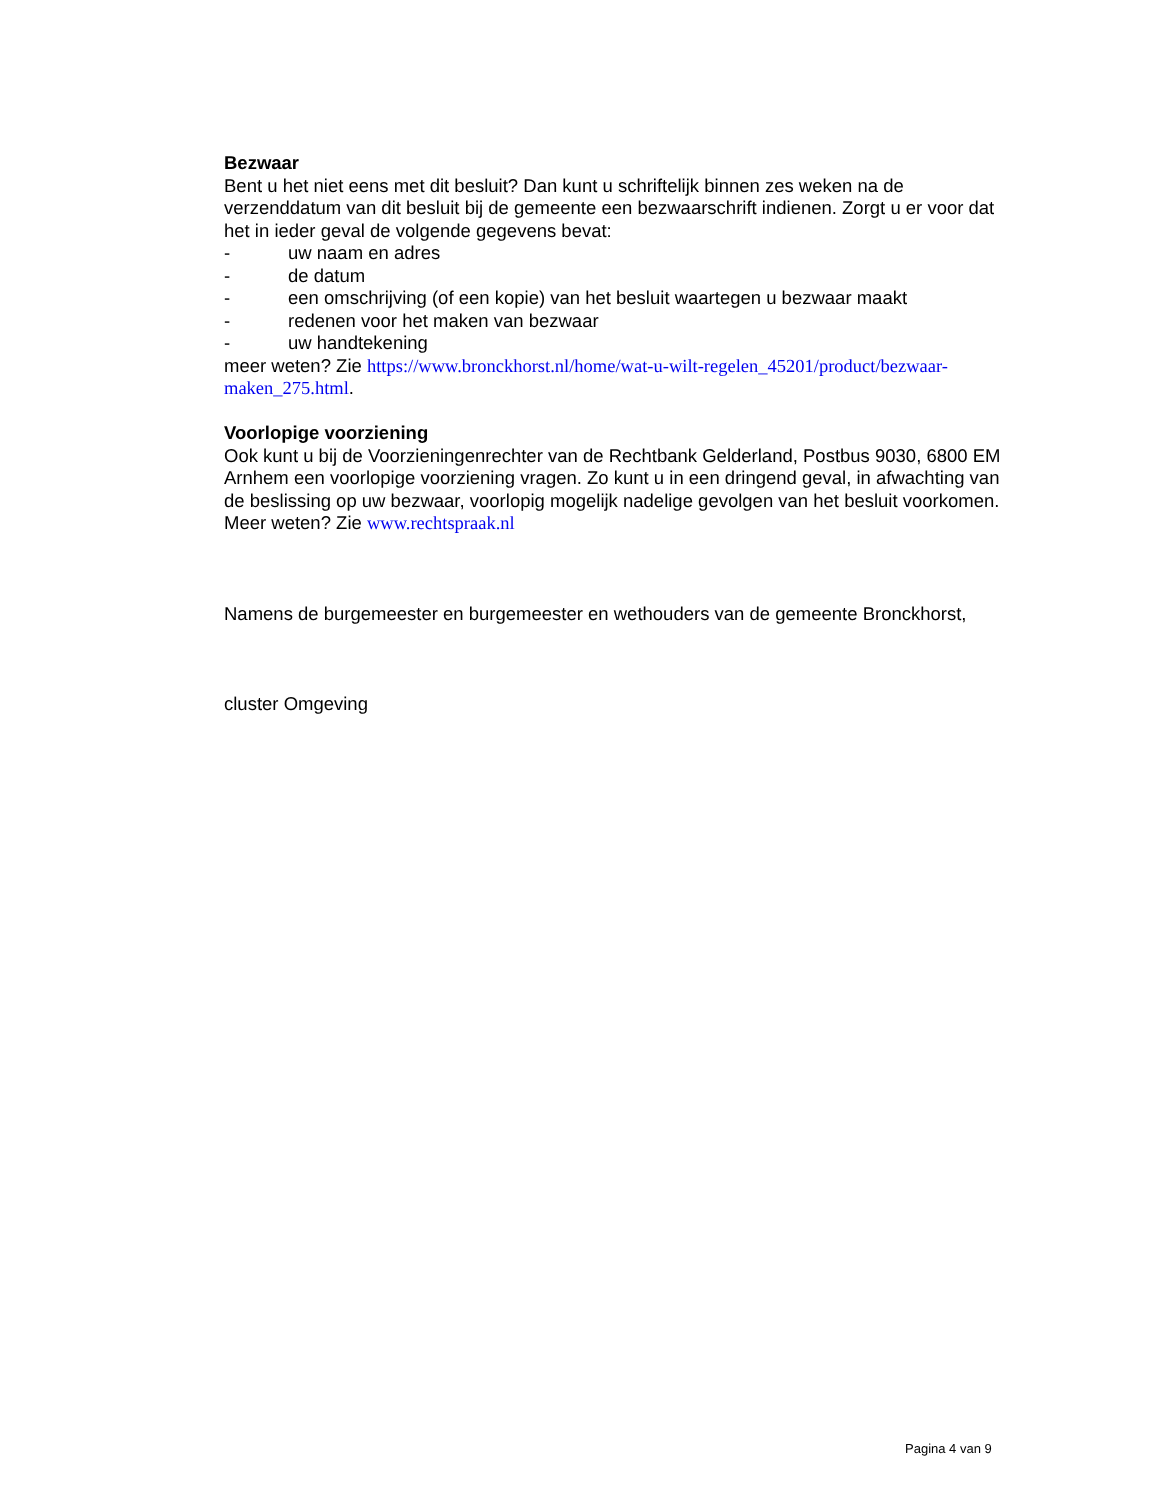Bezwaar
Bent u het niet eens met dit besluit? Dan kunt u schriftelijk binnen zes weken na de verzenddatum van dit besluit bij de gemeente een bezwaarschrift indienen. Zorgt u er voor dat het in ieder geval de volgende gegevens bevat:
- uw naam en adres
- de datum
- een omschrijving (of een kopie) van het besluit waartegen u bezwaar maakt
- redenen voor het maken van bezwaar
- uw handtekening
meer weten? Zie https://www.bronckhorst.nl/home/wat-u-wilt-regelen_45201/product/bezwaar-maken_275.html.
Voorlopige voorziening
Ook kunt u bij de Voorzieningenrechter van de Rechtbank Gelderland, Postbus 9030, 6800 EM Arnhem een voorlopige voorziening vragen. Zo kunt u in een dringend geval, in afwachting van de beslissing op uw bezwaar, voorlopig mogelijk nadelige gevolgen van het besluit voorkomen. Meer weten? Zie www.rechtspraak.nl
Namens de burgemeester en burgemeester en wethouders van de gemeente Bronckhorst,
cluster Omgeving
Pagina 4 van 9